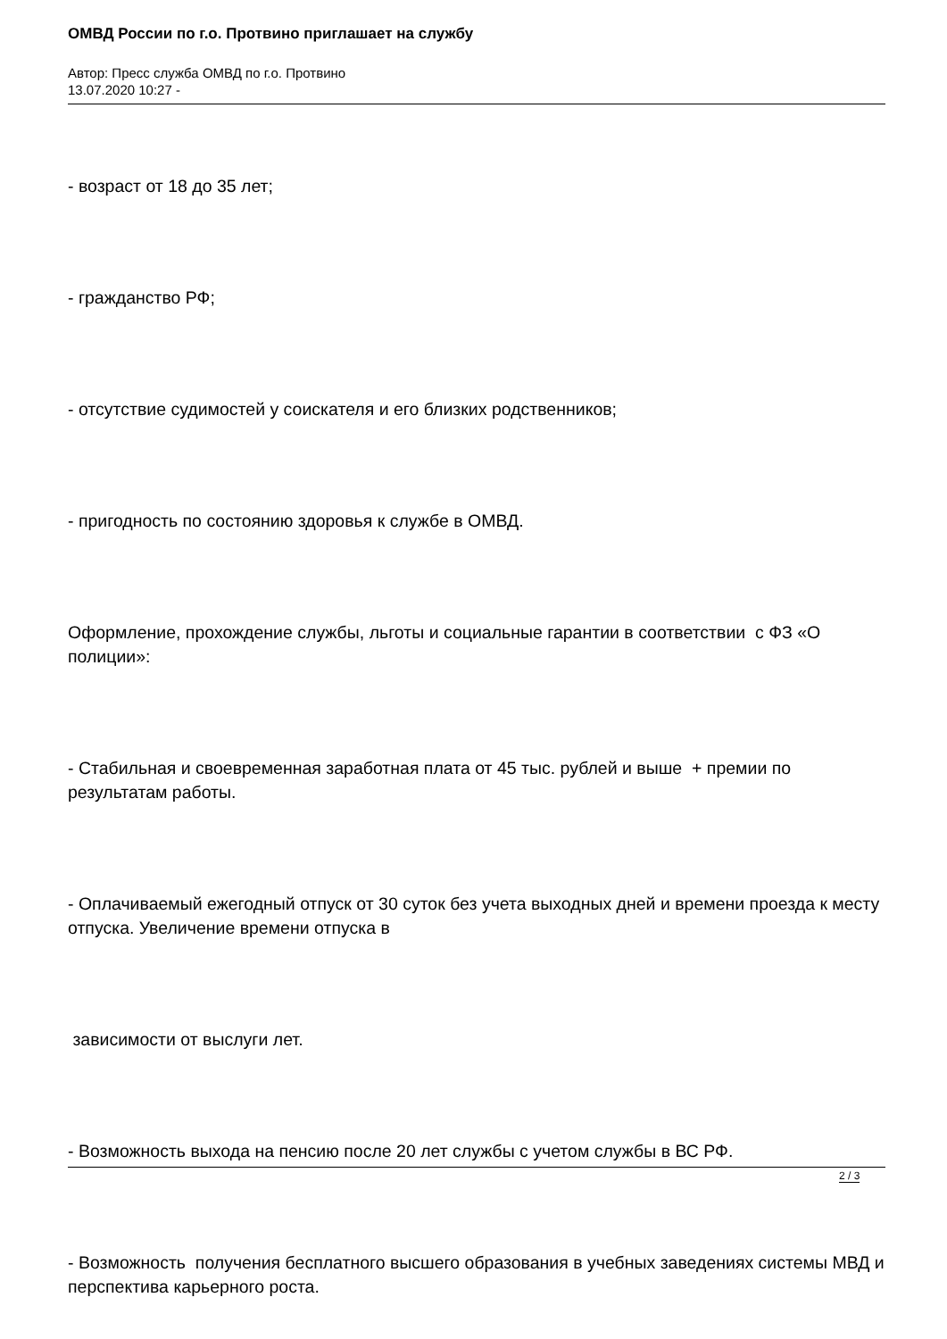ОМВД России по г.о. Протвино приглашает на службу
Автор: Пресс служба ОМВД по г.о. Протвино
13.07.2020 10:27 -
- возраст от 18 до 35 лет;
- гражданство РФ;
- отсутствие судимостей у соискателя и его близких родственников;
- пригодность по состоянию здоровья к службе в ОМВД.
Оформление, прохождение службы, льготы и социальные гарантии в соответствии с ФЗ «О полиции»:
- Стабильная и своевременная заработная плата от 45 тыс. рублей и выше + премии по результатам работы.
- Оплачиваемый ежегодный отпуск от 30 суток без учета выходных дней и времени проезда к месту отпуска. Увеличение времени отпуска в
зависимости от выслуги лет.
- Возможность выхода на пенсию после 20 лет службы с учетом службы в ВС РФ.
- Возможность получения бесплатного высшего образования в учебных заведениях системы МВД и перспектива карьерного роста.
2 / 3